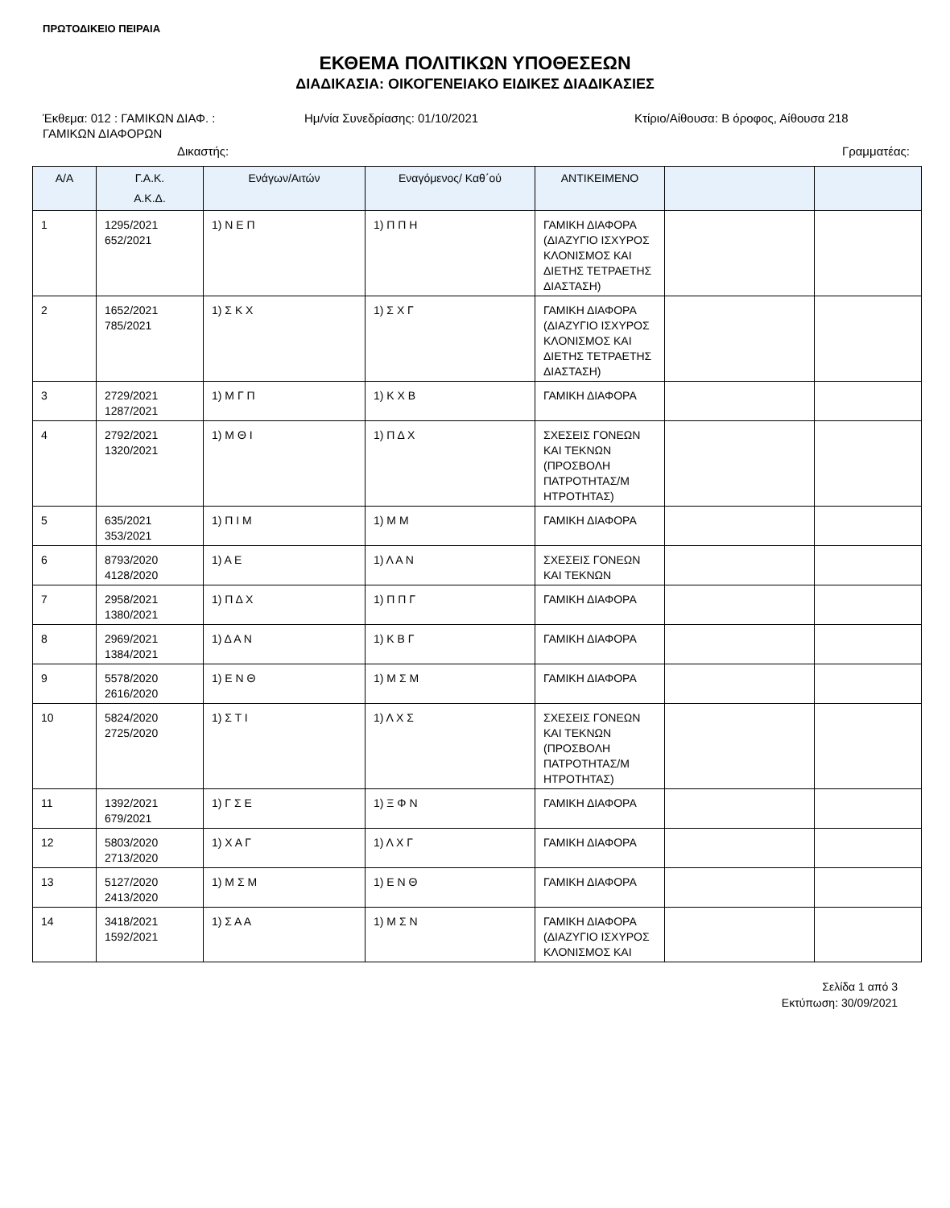ΠΡΩΤΟΔΙΚΕΙΟ ΠΕΙΡΑΙΑ
ΕΚΘΕΜΑ ΠΟΛΙΤΙΚΩΝ ΥΠΟΘΕΣΕΩΝ
ΔΙΑΔΙΚΑΣΙΑ: ΟΙΚΟΓΕΝΕΙΑΚΟ ΕΙΔΙΚΕΣ ΔΙΑΔΙΚΑΣΙΕΣ
Έκθεμα: 012 : ΓΑΜΙΚΩΝ ΔΙΑΦ. :
ΓΑΜΙΚΩΝ ΔΙΑΦΟΡΩΝ
Ημ/νία Συνεδρίασης: 01/10/2021 Κτίριο/Αίθουσα: Β όροφος, Αίθουσα 218
Δικαστής: Γραμματέας:
| Α/Α | Γ.Α.Κ. Α.Κ.Δ. | Ενάγων/Αιτών | Εναγόμενος/ Καθ΄ού | ΑΝΤΙΚΕΙΜΕΝΟ | | |
| --- | --- | --- | --- | --- | --- | --- |
| 1 | 1295/2021 652/2021 | 1) Ν Ε Π | 1) Π Π Η | ΓΑΜΙΚΗ ΔΙΑΦΟΡΑ (ΔΙΑΖΥΓΙΟ ΙΣΧΥΡΟΣ ΚΛΟΝΙΣΜΟΣ ΚΑΙ ΔΙΕΤΗΣ ΤΕΤΡΑΕΤΗΣ ΔΙΑΣΤΑΣΗ) | | |
| 2 | 1652/2021 785/2021 | 1) Σ Κ Χ | 1) Σ Χ Γ | ΓΑΜΙΚΗ ΔΙΑΦΟΡΑ (ΔΙΑΖΥΓΙΟ ΙΣΧΥΡΟΣ ΚΛΟΝΙΣΜΟΣ ΚΑΙ ΔΙΕΤΗΣ ΤΕΤΡΑΕΤΗΣ ΔΙΑΣΤΑΣΗ) | | |
| 3 | 2729/2021 1287/2021 | 1) Μ Γ Π | 1) Κ Χ Β | ΓΑΜΙΚΗ ΔΙΑΦΟΡΑ | | |
| 4 | 2792/2021 1320/2021 | 1) Μ Θ Ι | 1) Π Δ Χ | ΣΧΕΣΕΙΣ ΓΟΝΕΩΝ ΚΑΙ ΤΕΚΝΩΝ (ΠΡΟΣΒΟΛΗ ΠΑΤΡΟΤΗΤΑΣ/Μ ΗΤΡΟΤΗΤΑΣ) | | |
| 5 | 635/2021 353/2021 | 1) Π Ι Μ | 1) Μ Μ | ΓΑΜΙΚΗ ΔΙΑΦΟΡΑ | | |
| 6 | 8793/2020 4128/2020 | 1) Α Ε | 1) Λ Α Ν | ΣΧΕΣΕΙΣ ΓΟΝΕΩΝ ΚΑΙ ΤΕΚΝΩΝ | | |
| 7 | 2958/2021 1380/2021 | 1) Π Δ Χ | 1) Π Π Γ | ΓΑΜΙΚΗ ΔΙΑΦΟΡΑ | | |
| 8 | 2969/2021 1384/2021 | 1) Δ Α Ν | 1) Κ Β Γ | ΓΑΜΙΚΗ ΔΙΑΦΟΡΑ | | |
| 9 | 5578/2020 2616/2020 | 1) Ε Ν Θ | 1) Μ Σ Μ | ΓΑΜΙΚΗ ΔΙΑΦΟΡΑ | | |
| 10 | 5824/2020 2725/2020 | 1) Σ Τ Ι | 1) Λ Χ Σ | ΣΧΕΣΕΙΣ ΓΟΝΕΩΝ ΚΑΙ ΤΕΚΝΩΝ (ΠΡΟΣΒΟΛΗ ΠΑΤΡΟΤΗΤΑΣ/Μ ΗΤΡΟΤΗΤΑΣ) | | |
| 11 | 1392/2021 679/2021 | 1) Γ Σ Ε | 1) Ξ Φ Ν | ΓΑΜΙΚΗ ΔΙΑΦΟΡΑ | | |
| 12 | 5803/2020 2713/2020 | 1) Χ Α Γ | 1) Λ Χ Γ | ΓΑΜΙΚΗ ΔΙΑΦΟΡΑ | | |
| 13 | 5127/2020 2413/2020 | 1) Μ Σ Μ | 1) Ε Ν Θ | ΓΑΜΙΚΗ ΔΙΑΦΟΡΑ | | |
| 14 | 3418/2021 1592/2021 | 1) Σ Α Α | 1) Μ Σ Ν | ΓΑΜΙΚΗ ΔΙΑΦΟΡΑ (ΔΙΑΖΥΓΙΟ ΙΣΧΥΡΟΣ ΚΛΟΝΙΣΜΟΣ ΚΑΙ | | |
Σελίδα 1 από 3
Εκτύπωση: 30/09/2021